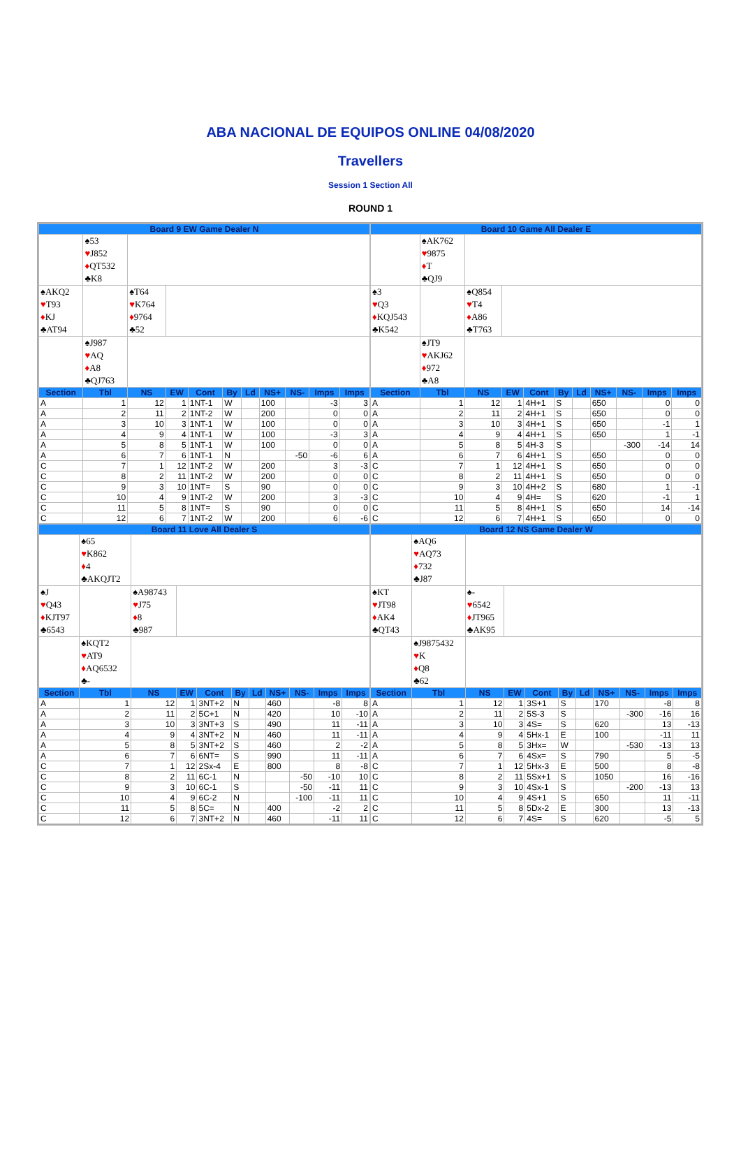ABA NACIONAL DE EQUIPOS ONLINE 04/08/2020
Travellers
Session 1 Section All
ROUND 1
| / Board 9 EW Game Dealer N / / / / / / / / / / / / / ♠53 ♥ J852 ♦ QT532 ♣K8 / / / / / / / / / / / ♠AKQ2 ♥ T93 ♦ KJ ♣AT94 / / ♠T64 ♥ K764 ♦ 9764 ♣52 / / / / / / / / / / / ♠J987 ♥ AQ ♦ A8 ♣QJ763 / / / / / / / / / / / Section / Tbl / NS / EW / Cont / By / Ld / NS+ / NS- / Imps / Imps / / A / 1 / 12 / 1 / 1NT-1 / W / / 100 / / -3 / 3 / / A / 2 / 11 / 2 / 1NT-2 / W / / 200 / / 0 / 0 / / A / 3 / 10 / 3 / 1NT-1 / W / / 100 / / 0 / 0 / / A / 4 / 9 / 4 / 1NT-1 / W / / 100 / / -3 / 3 / / A / 5 / 8 / 5 / 1NT-1 / W / / 100 / / 0 / 0 / / A / 6 / 7 / 6 / 1NT-1 / N / / / -50 / -6 / 6 / / C / 7 / 1 / 12 / 1NT-2 / W / / 200 / / 3 / -3 / / C / 8 / 2 / 11 / 1NT-2 / W / / 200 / / 0 / 0 / / C / 9 / 3 / 10 / 1NT= / S / / 90 / / 0 / 0 / / C / 10 / 4 / 9 / 1NT-2 / W / / 200 / / 3 / -3 / / C / 11 / 5 / 8 / 1NT= / S / / 90 / / 0 / 0 / / C / 12 / 6 / 7 / 1NT-2 / W / / 200 / / 6 / -6 / | / Board 10 Game All Dealer E / / / / / / / / / / / / / ♠AK762 ♥ 9875 ♦ T ♣QJ9 / / / / / / / / / / / ♠3 ♥ Q3 ♦ KQJ543 ♣K542 / / ♠Q854 ♥ T4 ♦ A86 ♣T763 / / / / / / / / / / / ♠JT9 ♥ AKJ62 ♦ 972 ♣A8 / / / / / / / / / / / Section / Tbl / NS / EW / Cont / By / Ld / NS+ / NS- / Imps / Imps / / A / 1 / 12 / 1 / 4H+1 / S / / 650 / / 0 / 0 / / A / 2 / 11 / 2 / 4H+1 / S / / 650 / / 0 / 0 / / A / 3 / 10 / 3 / 4H+1 / S / / 650 / / -1 / 1 / / A / 4 / 9 / 4 / 4H+1 / S / / 650 / / 1 / -1 / / A / 5 / 8 / 5 / 4H-3 / S / / / -300 / -14 / 14 / / A / 6 / 7 / 6 / 4H+1 / S / / 650 / / 0 / 0 / / C / 7 / 1 / 12 / 4H+1 / S / / 650 / / 0 / 0 / / C / 8 / 2 / 11 / 4H+1 / S / / 650 / / 0 / 0 / / C / 9 / 3 / 10 / 4H+2 / S / / 680 / / 1 / -1 / / C / 10 / 4 / 9 / 4H= / S / / 620 / / -1 / 1 / / C / 11 / 5 / 8 / 4H+1 / S / / 650 / / 14 / -14 / / C / 12 / 6 / 7 / 4H+1 / S / / 650 / / 0 / 0 / |
| / Board 11 Love All Dealer S / / / / / / / / / / / / / ♠65 ♥ K862 ♦ 4 ♣AKQJT2 / / / / / / / / / / / ♠J ♥ Q43 ♦ KJT97 ♣6543 / / ♠A98743 ♥ J75 ♦ 8 ♣987 / / / / / / / / / / / ♠KQT2 ♥ AT9 ♦ AQ6532 ♣- / / / / / / / / / / / Section / Tbl / NS / EW / Cont / By / Ld / NS+ / NS- / Imps / Imps / / A / 1 / 12 / 1 / 3NT+2 / N / / 460 / / -8 / 8 / / A / 2 / 11 / 2 / 5C+1 / N / / 420 / / 10 / -10 / / A / 3 / 10 / 3 / 3NT+3 / S / / 490 / / 11 / -11 / / A / 4 / 9 / 4 / 3NT+2 / N / / 460 / / 11 / -11 / / A / 5 / 8 / 5 / 3NT+2 / S / / 460 / / 2 / -2 / / A / 6 / 7 / 6 / 6NT= / S / / 990 / / 11 / -11 / / C / 7 / 1 / 12 / 2Sx-4 / E / / 800 / / 8 / -8 / / C / 8 / 2 / 11 / 6C-1 / N / / / -50 / -10 / 10 / / C / 9 / 3 / 10 / 6C-1 / S / / / -50 / -11 / 11 / / C / 10 / 4 / 9 / 6C-2 / N / / / -100 / -11 / 11 / / C / 11 / 5 / 8 / 5C= / N / / 400 / / -2 / 2 / / C / 12 / 6 / 7 / 3NT+2 / N / / 460 / / -11 / 11 / | / Board 12 NS Game Dealer W / / / / / / / / / / / / / ♠AQ6 ♥ AQ73 ♦ 732 ♣J87 / / / / / / / / / / / ♠KT ♥ JT98 ♦ AK4 ♣QT43 / / ♠- ♥ 6542 ♦ JT965 ♣AK95 / / / / / / / / / / / ♠J9875432 ♥ K ♦ Q8 ♣62 / / / / / / / / / / / Section / Tbl / NS / EW / Cont / By / Ld / NS+ / NS- / Imps / Imps / / A / 1 / 12 / 1 / 3S+1 / S / / 170 / / -8 / 8 / / A / 2 / 11 / 2 / 5S-3 / S / / / -300 / -16 / 16 / / A / 3 / 10 / 3 / 4S= / S / / 620 / / 13 / -13 / / A / 4 / 9 / 4 / 5Hx-1 / E / / 100 / / -11 / 11 / / A / 5 / 8 / 5 / 3Hx= / W / / / -530 / -13 / 13 / / A / 6 / 7 / 6 / 4Sx= / S / / 790 / / 5 / -5 / / C / 7 / 1 / 12 / 5Hx-3 / E / / 500 / / 8 / -8 / / C / 8 / 2 / 11 / 5Sx+1 / S / / 1050 / / 16 / -16 / / C / 9 / 3 / 10 / 4Sx-1 / S / / / -200 / -13 / 13 / / C / 10 / 4 / 9 / 4S+1 / S / / 650 / / 11 / -11 / / C / 11 / 5 / 8 / 5Dx-2 / E / / 300 / / 13 / -13 / / C / 12 / 6 / 7 / 4S= / S / / 620 / / -5 / 5 / |